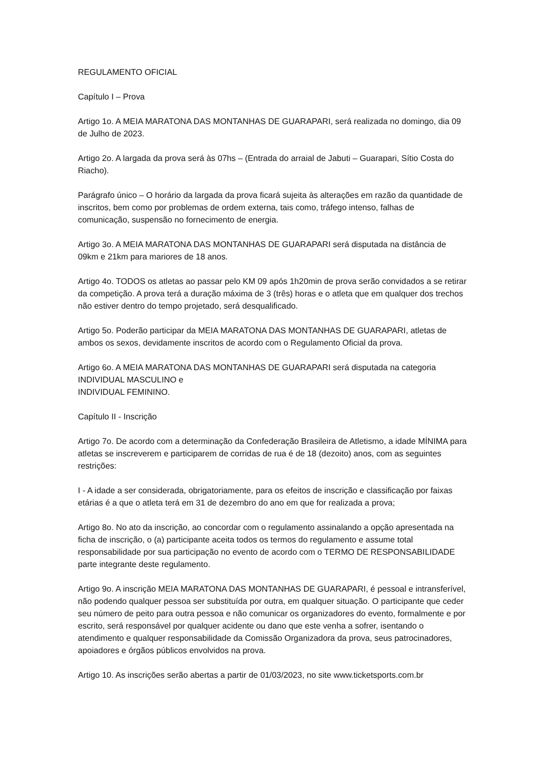REGULAMENTO OFICIAL
Capítulo I – Prova
Artigo 1o. A MEIA MARATONA DAS MONTANHAS DE GUARAPARI, será realizada no domingo, dia 09 de Julho de 2023.
Artigo 2o. A largada da prova será às 07hs – (Entrada do arraial de Jabuti – Guarapari, Sítio Costa do Riacho).
Parágrafo único – O horário da largada da prova ficará sujeita às alterações em razão da quantidade de inscritos, bem como por problemas de ordem externa, tais como, tráfego intenso, falhas de comunicação, suspensão no fornecimento de energia.
Artigo 3o. A MEIA MARATONA DAS MONTANHAS DE GUARAPARI será disputada na distância de 09km e 21km para mariores de 18 anos.
Artigo 4o. TODOS os atletas ao passar pelo KM 09 após 1h20min de prova serão convidados a se retirar da competição. A prova terá a duração máxima de 3 (três) horas e o atleta que em qualquer dos trechos não estiver dentro do tempo projetado, será desqualificado.
Artigo 5o. Poderão participar da MEIA MARATONA DAS MONTANHAS DE GUARAPARI, atletas de ambos os sexos, devidamente inscritos de acordo com o Regulamento Oficial da prova.
Artigo 6o. A MEIA MARATONA DAS MONTANHAS DE GUARAPARI será disputada na categoria
INDIVIDUAL MASCULINO e
INDIVIDUAL FEMININO.
Capítulo II - Inscrição
Artigo 7o. De acordo com a determinação da Confederação Brasileira de Atletismo, a idade MÍNIMA para atletas se inscreverem e participarem de corridas de rua é de 18 (dezoito) anos, com as seguintes restrições:
I - A idade a ser considerada, obrigatoriamente, para os efeitos de inscrição e classificação por faixas etárias é a que o atleta terá em 31 de dezembro do ano em que for realizada a prova;
Artigo 8o. No ato da inscrição, ao concordar com o regulamento assinalando a opção apresentada na ficha de inscrição, o (a) participante aceita todos os termos do regulamento e assume total responsabilidade por sua participação no evento de acordo com o TERMO DE RESPONSABILIDADE parte integrante deste regulamento.
Artigo 9o. A inscrição MEIA MARATONA DAS MONTANHAS DE GUARAPARI, é pessoal e intransferível, não podendo qualquer pessoa ser substituída por outra, em qualquer situação. O participante que ceder seu número de peito para outra pessoa e não comunicar os organizadores do evento, formalmente e por escrito, será responsável por qualquer acidente ou dano que este venha a sofrer, isentando o atendimento e qualquer responsabilidade da Comissão Organizadora da prova, seus patrocinadores, apoiadores e órgãos públicos envolvidos na prova.
Artigo 10. As inscrições serão abertas a partir de 01/03/2023, no site www.ticketsports.com.br